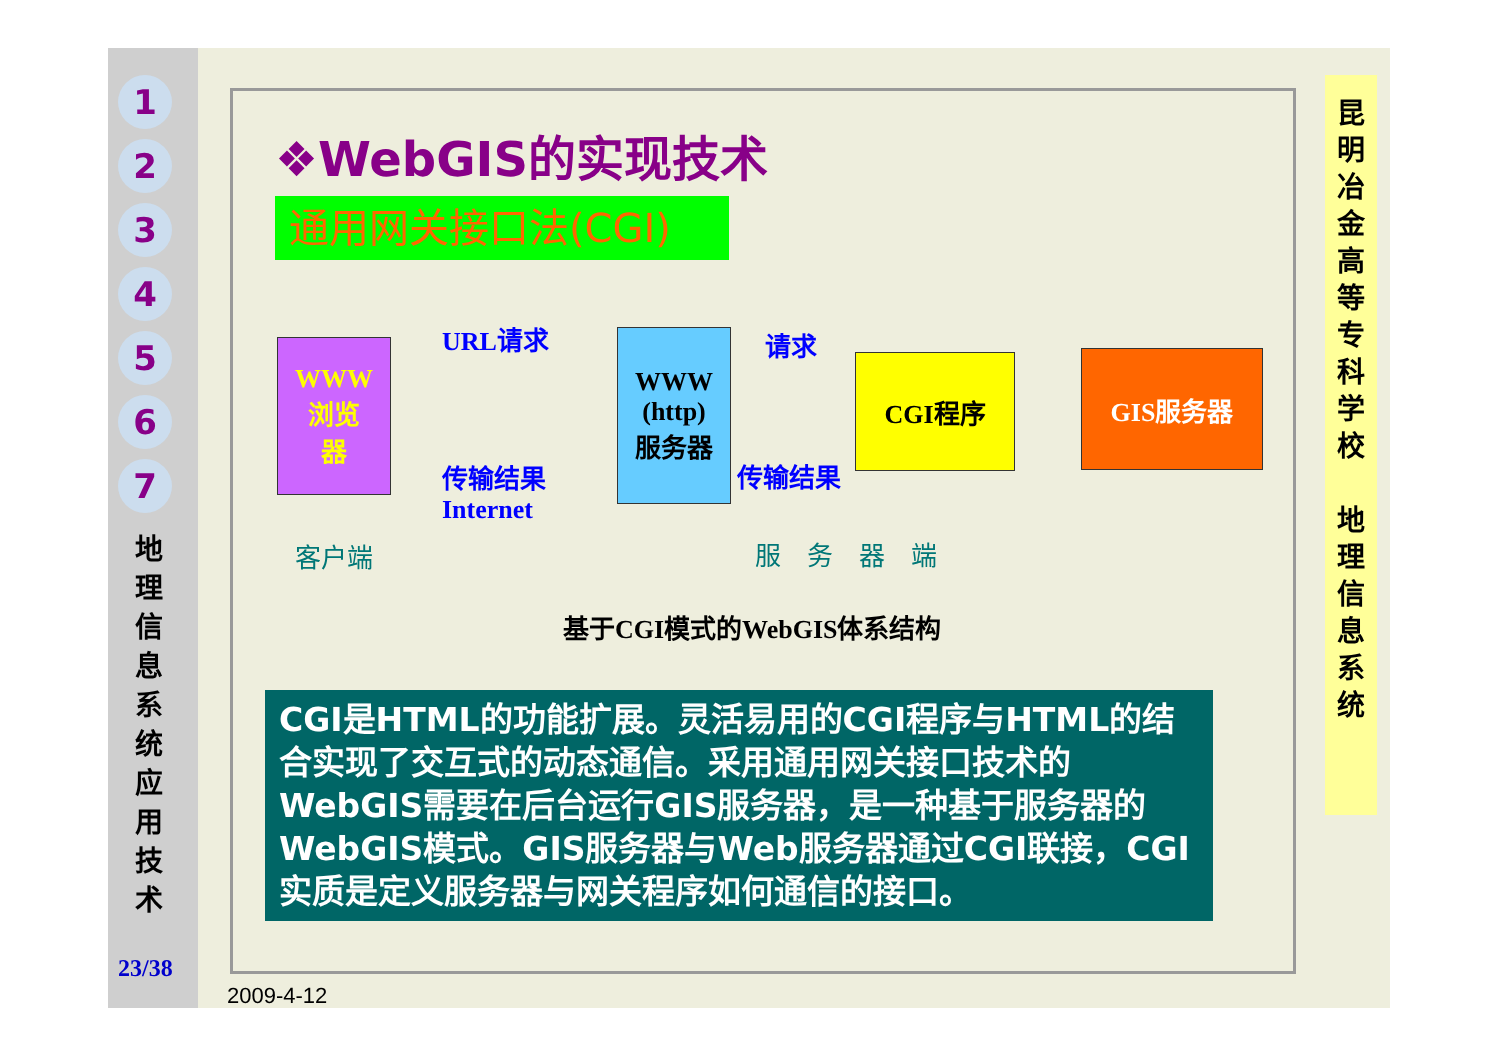1
2
3
4
5
6
7
地理信息系统应用技术
23/38
昆明冶金高等专科学校
地理信息系统
❖WebGIS的实现技术
通用网关接口法(CGI)
WWW
浏览
器
URL请求
WWW
(http)
服务器
请求
CGI程序 GIS服务器
传输结果
Internet
传输结果
客户端 服　务　器　端
基于CGI模式的WebGIS体系结构
CGI是HTML的功能扩展。灵活易用的CGI程序与HTML的结合实现了交互式的动态通信。采用通用网关接口技术的WebGIS需要在后台运行GIS服务器，是一种基于服务器的WebGIS模式。GIS服务器与Web服务器通过CGI联接，CGI实质是定义服务器与网关程序如何通信的接口。
2009-4-12